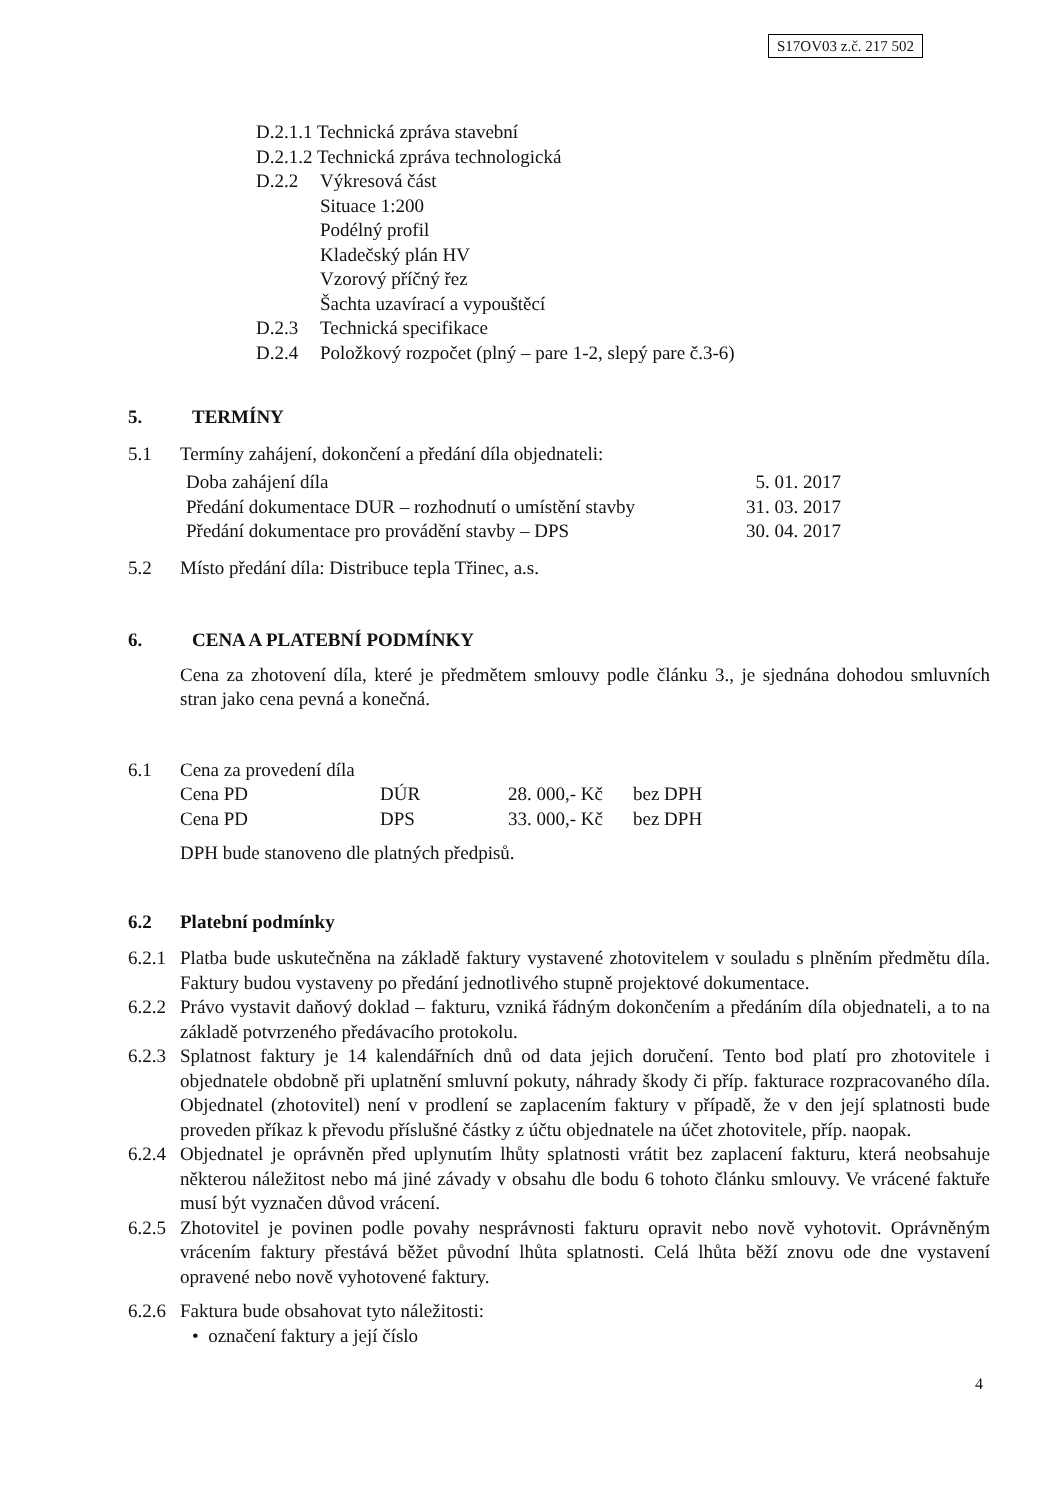S17OV03 z.č. 217 502
D.2.1.1 Technická zpráva stavební
D.2.1.2 Technická zpráva technologická
D.2.2 Výkresová část
Situace 1:200
Podélný profil
Kladečský plán HV
Vzorový příčný řez
Šachta uzavírací a vypouštěcí
D.2.3 Technická specifikace
D.2.4 Položkový rozpočet (plný – pare 1-2, slepý pare č.3-6)
5. TERMÍNY
5.1 Termíny zahájení, dokončení a předání díla objednateli:
| Doba zahájení díla | 5. 01. 2017 |
| Předání dokumentace DUR – rozhodnutí o umístění stavby | 31. 03. 2017 |
| Předání dokumentace pro provádění stavby – DPS | 30. 04. 2017 |
5.2 Místo předání díla: Distribuce tepla Třinec, a.s.
6. CENA A PLATEBNÍ PODMÍNKY
Cena za zhotovení díla, které je předmětem smlouvy podle článku 3., je sjednána dohodou smluvních stran jako cena pevná a konečná.
6.1 Cena za provedení díla
| Cena PD | DÚR | 28. 000,- Kč | bez DPH |
| Cena PD | DPS | 33. 000,- Kč | bez DPH |
DPH bude stanoveno dle platných předpisů.
6.2 Platební podmínky
6.2.1
Platba bude uskutečněna na základě faktury vystavené zhotovitelem v souladu s plněním předmětu díla. Faktury budou vystaveny po předání jednotlivého stupně projektové dokumentace.
6.2.2
Právo vystavit daňový doklad – fakturu, vzniká řádným dokončením a předáním díla objednateli, a to na základě potvrzeného předávacího protokolu.
6.2.3
Splatnost faktury je 14 kalendářních dnů od data jejich doručení. Tento bod platí pro zhotovitele i objednatele obdobně při uplatnění smluvní pokuty, náhrady škody či příp. fakturace rozpracovaného díla. Objednatel (zhotovitel) není v prodlení se zaplacením faktury v případě, že v den její splatnosti bude proveden příkaz k převodu příslušné částky z účtu objednatele na účet zhotovitele, příp. naopak.
6.2.4
Objednatel je oprávněn před uplynutím lhůty splatnosti vrátit bez zaplacení fakturu, která neobsahuje některou náležitost nebo má jiné závady v obsahu dle bodu 6 tohoto článku smlouvy. Ve vrácené faktuře musí být vyznačen důvod vrácení.
6.2.5
Zhotovitel je povinen podle povahy nesprávnosti fakturu opravit nebo nově vyhotovit. Oprávněným vrácením faktury přestává běžet původní lhůta splatnosti. Celá lhůta běží znovu ode dne vystavení opravené nebo nově vyhotovené faktury.
6.2.6
Faktura bude obsahovat tyto náležitosti:
• označení faktury a její číslo
4